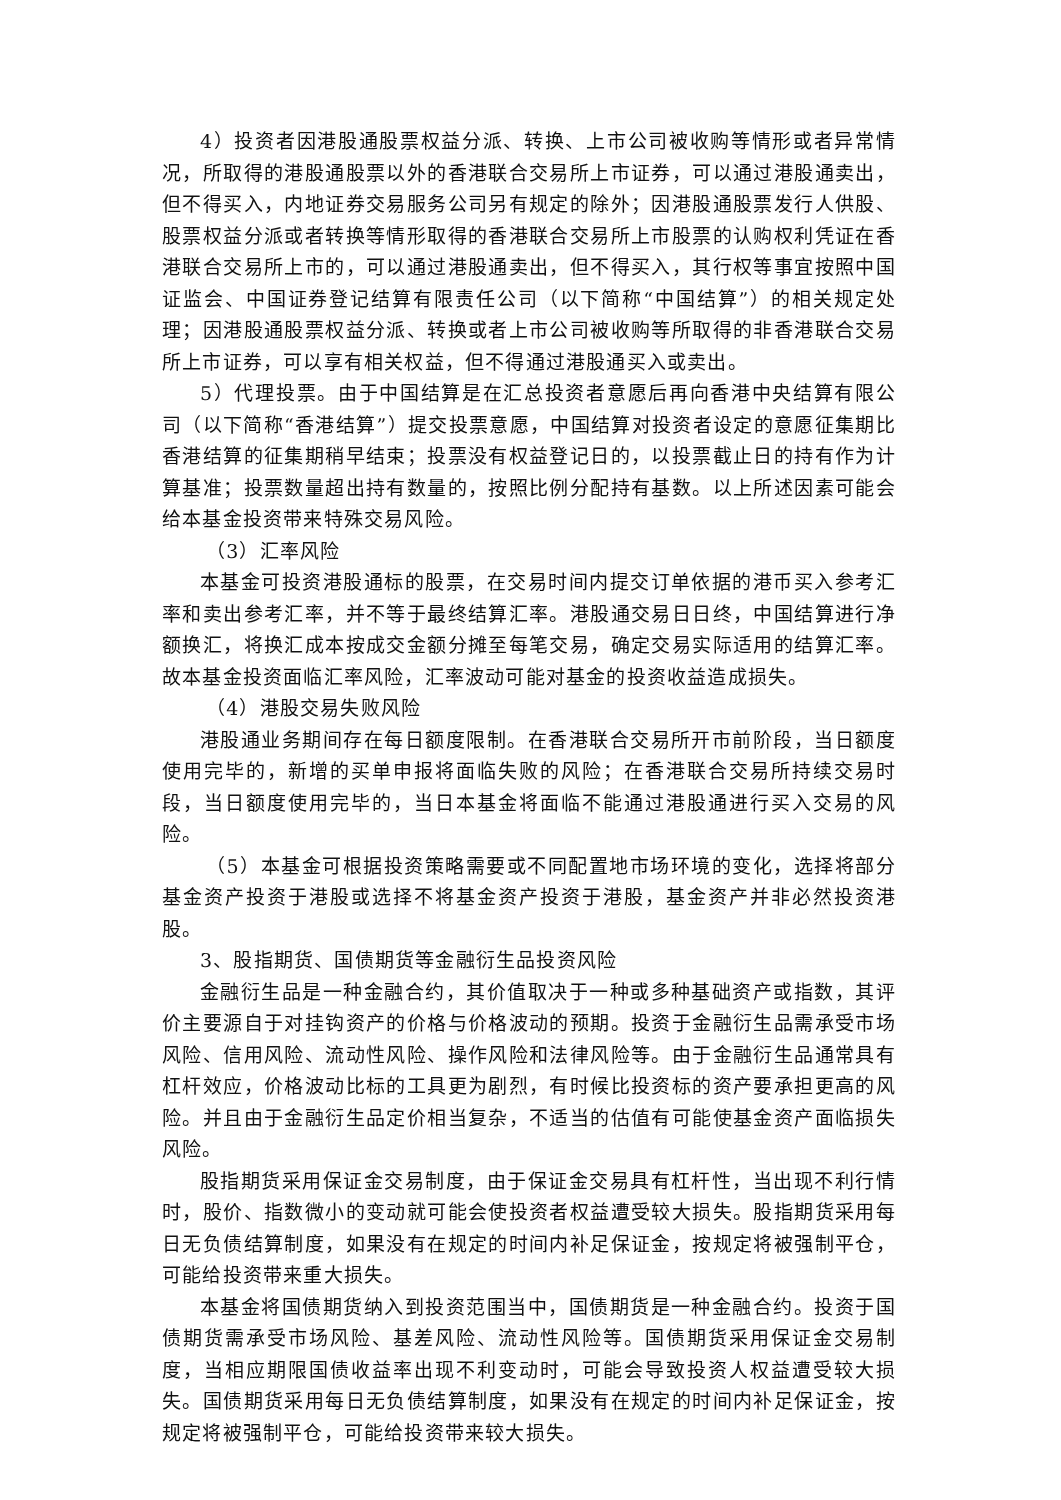4）投资者因港股通股票权益分派、转换、上市公司被收购等情形或者异常情况，所取得的港股通股票以外的香港联合交易所上市证券，可以通过港股通卖出，但不得买入，内地证券交易服务公司另有规定的除外；因港股通股票发行人供股、股票权益分派或者转换等情形取得的香港联合交易所上市股票的认购权利凭证在香港联合交易所上市的，可以通过港股通卖出，但不得买入，其行权等事宜按照中国证监会、中国证券登记结算有限责任公司（以下简称“中国结算”）的相关规定处理；因港股通股票权益分派、转换或者上市公司被收购等所取得的非香港联合交易所上市证券，可以享有相关权益，但不得通过港股通买入或卖出。
5）代理投票。由于中国结算是在汇总投资者意愿后再向香港中央结算有限公司（以下简称“香港结算”）提交投票意愿，中国结算对投资者设定的意愿征集期比香港结算的征集期稍早结束；投票没有权益登记日的，以投票截止日的持有作为计算基准；投票数量超出持有数量的，按照比例分配持有基数。以上所述因素可能会给本基金投资带来特殊交易风险。
（3）汇率风险
本基金可投资港股通标的股票，在交易时间内提交订单依据的港币买入参考汇率和卖出参考汇率，并不等于最终结算汇率。港股通交易日日终，中国结算进行净额换汇，将换汇成本按成交金额分摊至每笔交易，确定交易实际适用的结算汇率。故本基金投资面临汇率风险，汇率波动可能对基金的投资收益造成损失。
（4）港股交易失败风险
港股通业务期间存在每日额度限制。在香港联合交易所开市前阶段，当日额度使用完毕的，新增的买单申报将面临失败的风险；在香港联合交易所持续交易时段，当日额度使用完毕的，当日本基金将面临不能通过港股通进行买入交易的风险。
（5）本基金可根据投资策略需要或不同配置地市场环境的变化，选择将部分基金资产投资于港股或选择不将基金资产投资于港股，基金资产并非必然投资港股。
3、股指期货、国债期货等金融衍生品投资风险
金融衍生品是一种金融合约，其价值取决于一种或多种基础资产或指数，其评价主要源自于对挂钩资产的价格与价格波动的预期。投资于金融衍生品需承受市场风险、信用风险、流动性风险、操作风险和法律风险等。由于金融衍生品通常具有杠杆效应，价格波动比标的工具更为剧烈，有时候比投资标的资产要承担更高的风险。并且由于金融衍生品定价相当复杂，不适当的估值有可能使基金资产面临损失风险。
股指期货采用保证金交易制度，由于保证金交易具有杠杆性，当出现不利行情时，股价、指数微小的变动就可能会使投资者权益遭受较大损失。股指期货采用每日无负债结算制度，如果没有在规定的时间内补足保证金，按规定将被强制平仓，可能给投资带来重大损失。
本基金将国债期货纳入到投资范围当中，国债期货是一种金融合约。投资于国债期货需承受市场风险、基差风险、流动性风险等。国债期货采用保证金交易制度，当相应期限国债收益率出现不利变动时，可能会导致投资人权益遭受较大损失。国债期货采用每日无负债结算制度，如果没有在规定的时间内补足保证金，按规定将被强制平仓，可能给投资带来较大损失。